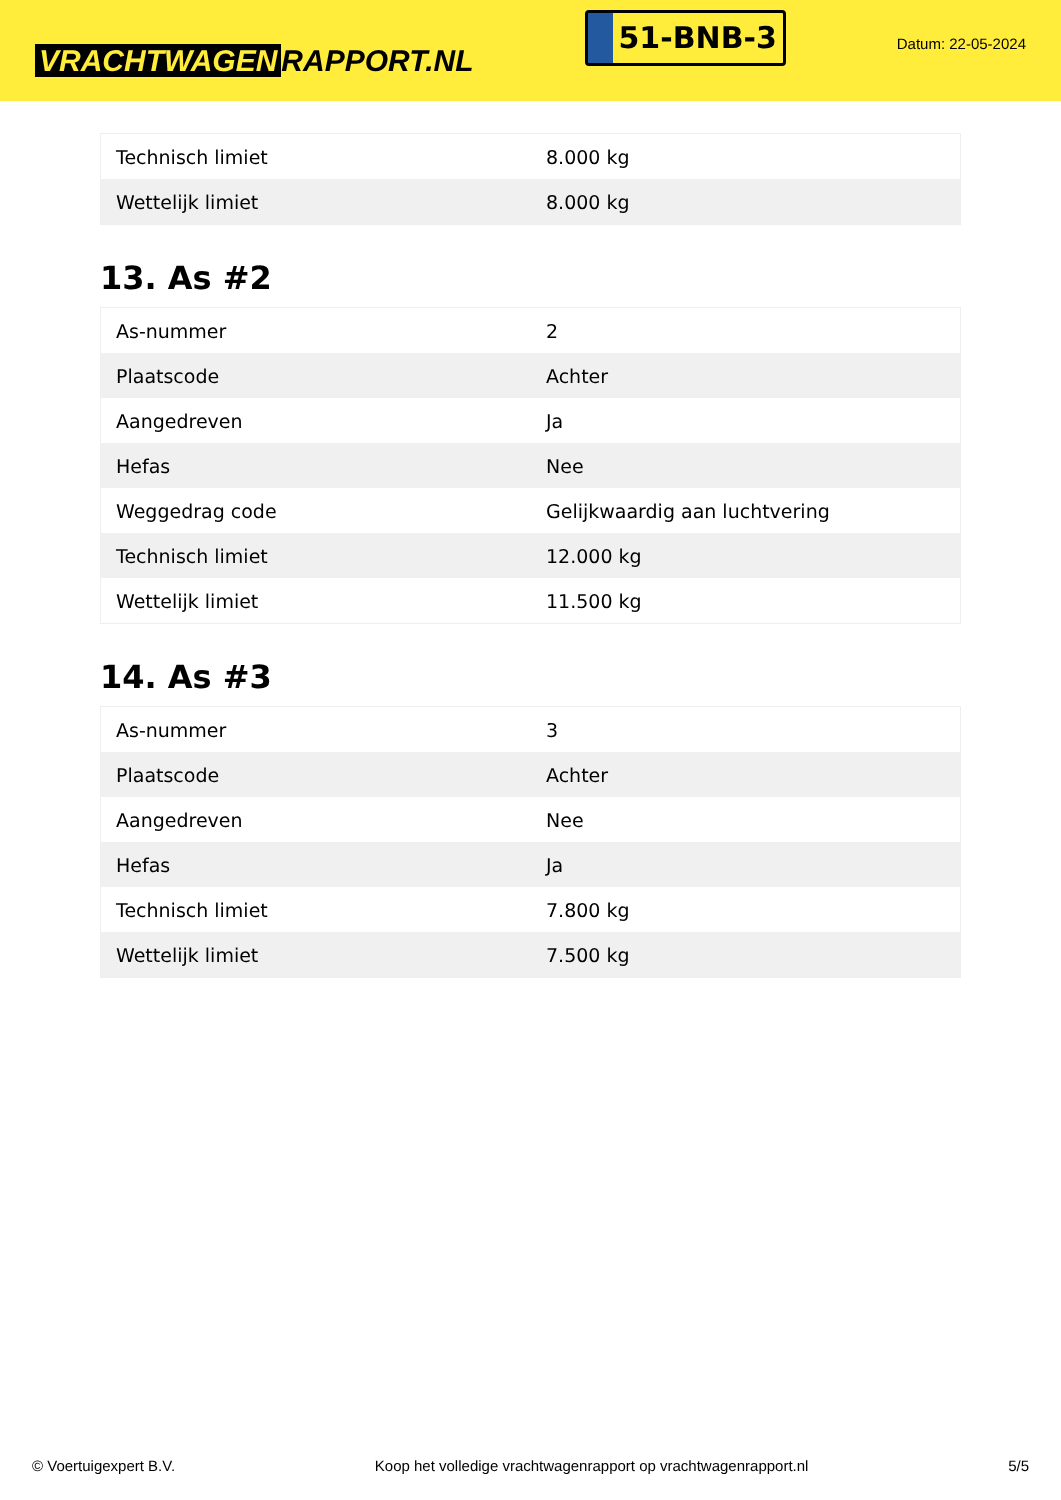VRACHTWAGEN RAPPORT.NL
51-BNB-3
Datum: 22-05-2024
| Technisch limiet | 8.000 kg |
| Wettelijk limiet | 8.000 kg |
13. As #2
| As-nummer | 2 |
| Plaatscode | Achter |
| Aangedreven | Ja |
| Hefas | Nee |
| Weggedrag code | Gelijkwaardig aan luchtvering |
| Technisch limiet | 12.000 kg |
| Wettelijk limiet | 11.500 kg |
14. As #3
| As-nummer | 3 |
| Plaatscode | Achter |
| Aangedreven | Nee |
| Hefas | Ja |
| Technisch limiet | 7.800 kg |
| Wettelijk limiet | 7.500 kg |
© Voertuigexpert B.V. Koop het volledige vrachtwagenrapport op vrachtwagenrapport.nl 5/5